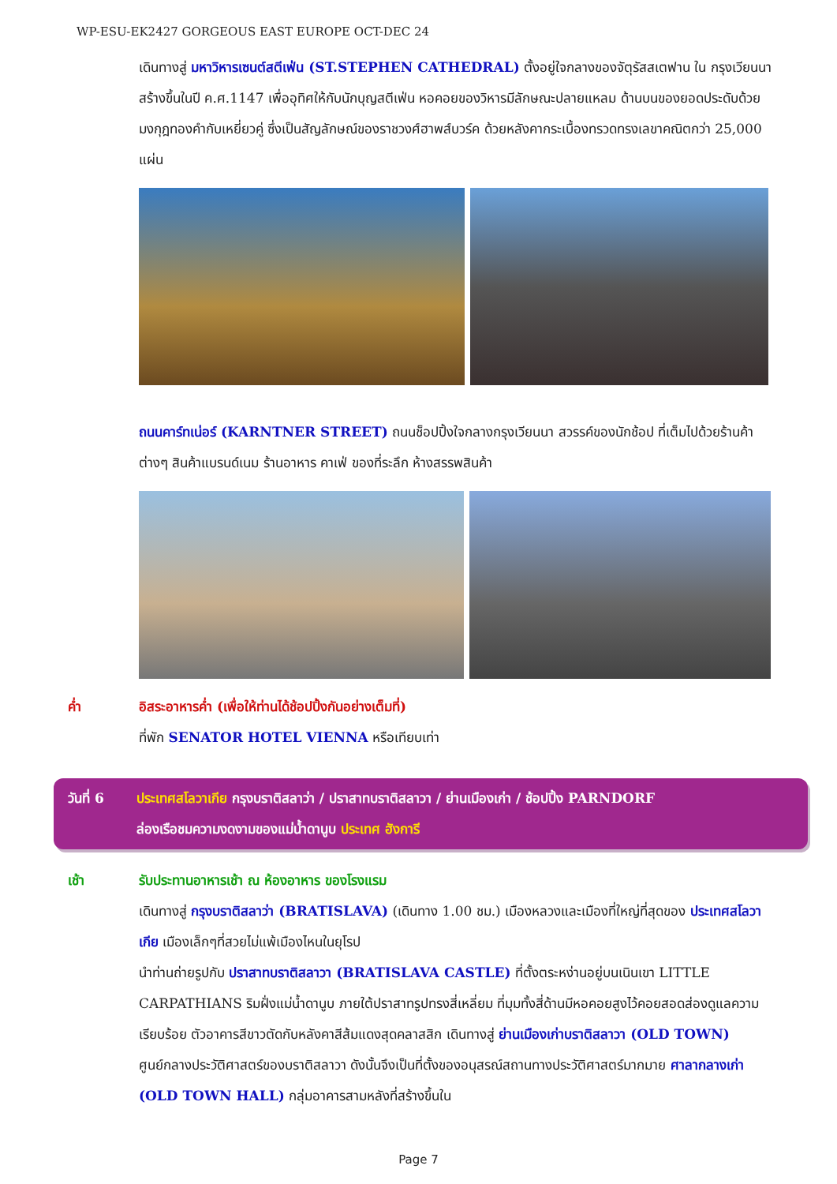WP-ESU-EK2427 GORGEOUS EAST EUROPE OCT-DEC 24
เดินทางสู่ มหาวิหารเซนต์สตีเฟ่น (ST.STEPHEN CATHEDRAL) ตั้งอยู่ใจกลางของจัตุรัสสเตฟาน ใน กรุงเวียนนา สร้างขึ้นในปี ค.ศ.1147 เพื่ออุทิศให้กับนักบุญสตีเฟ่น หอคอยของวิหารมีลักษณะปลายแหลม ด้านบนของยอดประดับด้วยมงกุฎทองคำกับเหยี่ยวคู่ ซึ่งเป็นสัญลักษณ์ของราชวงศ์ฮาพส์บวร์ค ด้วยหลังคากระเบื้องทรวดทรงเลขาคณิตกว่า 25,000 แผ่น
ถนนคาร์ทเน่อร์ (KARNTNER STREET) ถนนช็อปปิ้งใจกลางกรุงเวียนนา สวรรค์ของนักช้อป ที่เต็มไปด้วยร้านค้าต่างๆ สินค้าแบรนด์เนม ร้านอาหาร คาเฟ่ ของที่ระลึก ห้างสรรพสินค้า
ค่ำ อิสระอาหารค่ำ (เพื่อให้ท่านได้ช้อปปิ้งกันอย่างเต็มที่)
ที่พัก SENATOR HOTEL VIENNA หรือเทียบเท่า
วันที่ 6 ประเทศสโลวาเกีย กรุงบราติสลาว่า / ปราสาทบราติสลาวา / ย่านเมืองเก่า / ช้อปปิ้ง PARNDORF
ล่องเรือชมความงดงามของแม่น้ำดานูบ ประเทศ ฮังการี
เช้า รับประทานอาหารเช้า ณ ห้องอาหาร ของโรงแรม
เดินทางสู่ กรุงบราติสลาว่า (BRATISLAVA) (เดินทาง 1.00 ชม.) เมืองหลวงและเมืองที่ใหญ่ที่สุดของ ประเทศสโลวาเกีย เมืองเล็กๆที่สวยไม่แพ้เมืองไหนในยุโรป
นำท่านถ่ายรูปกับ ปราสาทบราติสลาวา (BRATISLAVA CASTLE) ที่ตั้งตระหง่านอยู่บนเนินเขา LITTLE CARPATHIANS ริมฝั่งแม่น้ำดานูบ ภายใต้ปราสาทรูปทรงสี่เหลี่ยม ที่มุมทั้งสี่ด้านมีหอคอยสูงไว้คอยสอดส่องดูแลความเรียบร้อย ตัวอาคารสีขาวตัดกับหลังคาสีส้มแดงสุดคลาสสิก เดินทางสู่ ย่านเมืองเก่าบราติสลาวา (OLD TOWN) ศูนย์กลางประวัติศาสตร์ของบราติสลาวา ดังนั้นจึงเป็นที่ตั้งของอนุสรณ์สถานทางประวัติศาสตร์มากมาย ศาลากลางเก่า (OLD TOWN HALL) กลุ่มอาคารสามหลังที่สร้างขึ้นใน
Page 7